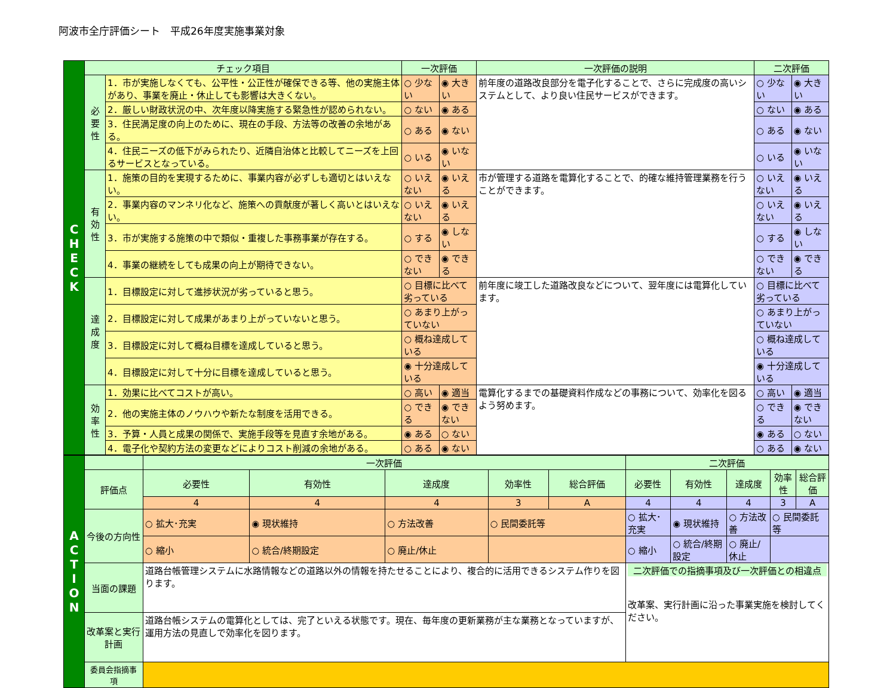阿波市全庁評価シート　平成26年度実施事業対象
| C H E C K | チェック項目 | | 一次評価 | | 一次評価の説明 | 二次評価 | |
| | 必要性 | 1．市が実施しなくても、公平性・公正性が確保できる等、他の実施主体があり、事業を廃止・休止しても影響は大きくない。 | ○ 少ない | ◉ 大きい | 前年度の道路改良部分を電子化することで、さらに完成度の高いシステムとして、より良い住民サービスができます。 | ○ 少ない | ◉ 大きい |
| | | 2．厳しい財政状況の中、次年度以降実施する緊急性が認められない。 | ○ ない | ◉ ある | | ○ ない | ◉ ある |
| | | 3．住民満足度の向上のために、現在の手段、方法等の改善の余地がある。 | ○ ある | ◉ ない | | ○ ある | ◉ ない |
| | | 4．住民ニーズの低下がみられたり、近隣自治体と比較してニーズを上回るサービスとなっている。 | ○ いる | ◉ いない | | ○ いる | ◉ いない |
| | 有効性 | 1．施策の目的を実現するために、事業内容が必ずしも適切とはいえない。 | ○ いえない | ◉ いえる | 市が管理する道路を電算化することで、的確な維持管理業務を行うことができます。 | ○ いえない | ◉ いえる |
| | | 2．事業内容のマンネリ化など、施策への貢献度が著しく高いとはいえない。 | ○ いえない | ◉ いえる | | ○ いえない | ◉ いえる |
| | | 3．市が実施する施策の中で類似・重複した事務事業が存在する。 | ○ する | ◉ しない | | ○ する | ◉ しない |
| | | 4．事業の継続をしても成果の向上が期待できない。 | ○ できない | ◉ できる | | ○ できない | ◉ できる |
| | 達成度 | 1．目標設定に対して進捗状況が劣っていると思う。 | ○ 目標に比べて劣っている | | 前年度に竣工した道路改良などについて、翌年度には電算化しています。 | ○ 目標に比べて劣っている | |
| | | 2．目標設定に対して成果があまり上がっていないと思う。 | ○ あまり上がっていない | | | ○ あまり上がっていない | |
| | | 3．目標設定に対して概ね目標を達成していると思う。 | ○ 概ね達成している | | | ○ 概ね達成している | |
| | | 4．目標設定に対して十分に目標を達成していると思う。 | ◉ 十分達成している | | | ◉ 十分達成している | |
| | 効率性 | 1．効果に比べてコストが高い。 | ○ 高い | ◉ 適当 | 電算化するまでの基礎資料作成などの事務について、効率化を図るよう努めます。 | ○ 高い | ◉ 適当 |
| | | 2．他の実施主体のノウハウや新たな制度を活用できる。 | ○ できる | ◉ できない | | ○ できる | ◉ できない |
| | | 3．予算・人員と成果の関係で、実施手段等を見直す余地がある。 | ◉ ある | ○ ない | | ◉ ある | ○ ない |
| | | 4．電子化や契約方法の変更などによりコスト削減の余地がある。 | ○ ある | ◉ ない | | ○ ある | ◉ ない |
| A C T I O N | | 一次評価 | | | | | 二次評価 | | | | |
| | 評価点 | 必要性 | 有効性 | 達成度 | 効率性 | 総合評価 | 必要性 | 有効性 | 達成度 | 効率性 | 総合評価 |
| | | 4 | 4 | 4 | 3 | A | 4 | 4 | 4 | 3 | A |
| | 今後の方向性 | ○ 拡大･充実 | ◉ 現状維持 | ○ 方法改善 | ○ 民間委託等 | | ○ 拡大･充実 | ◉ 現状維持 | ○ 方法改善 | ○ 民間委託等 | |
| | | ○ 縮小 | ○ 統合/終期設定 | ○ 廃止/休止 | | | ○ 縮小 | ○ 統合/終期設定 | ○ 廃止/休止 | | |
| | 当面の課題 | 道路台帳管理システムに水路情報などの道路以外の情報を持たせることにより、複合的に活用できるシステム作りを図ります。 | | | | | 二次評価での指摘事項及び一次評価との相違点 改革案、実行計画に沿った事業実施を検討してください。 | | | | |
| | 改革案と実行計画 | 道路台帳システムの電算化としては、完了といえる状態です。現在、毎年度の更新業務が主な業務となっていますが、運用方法の見直しで効率化を図ります。 | | | | | | | | | |
| | 委員会指摘事項 | | | | | | | | | | |